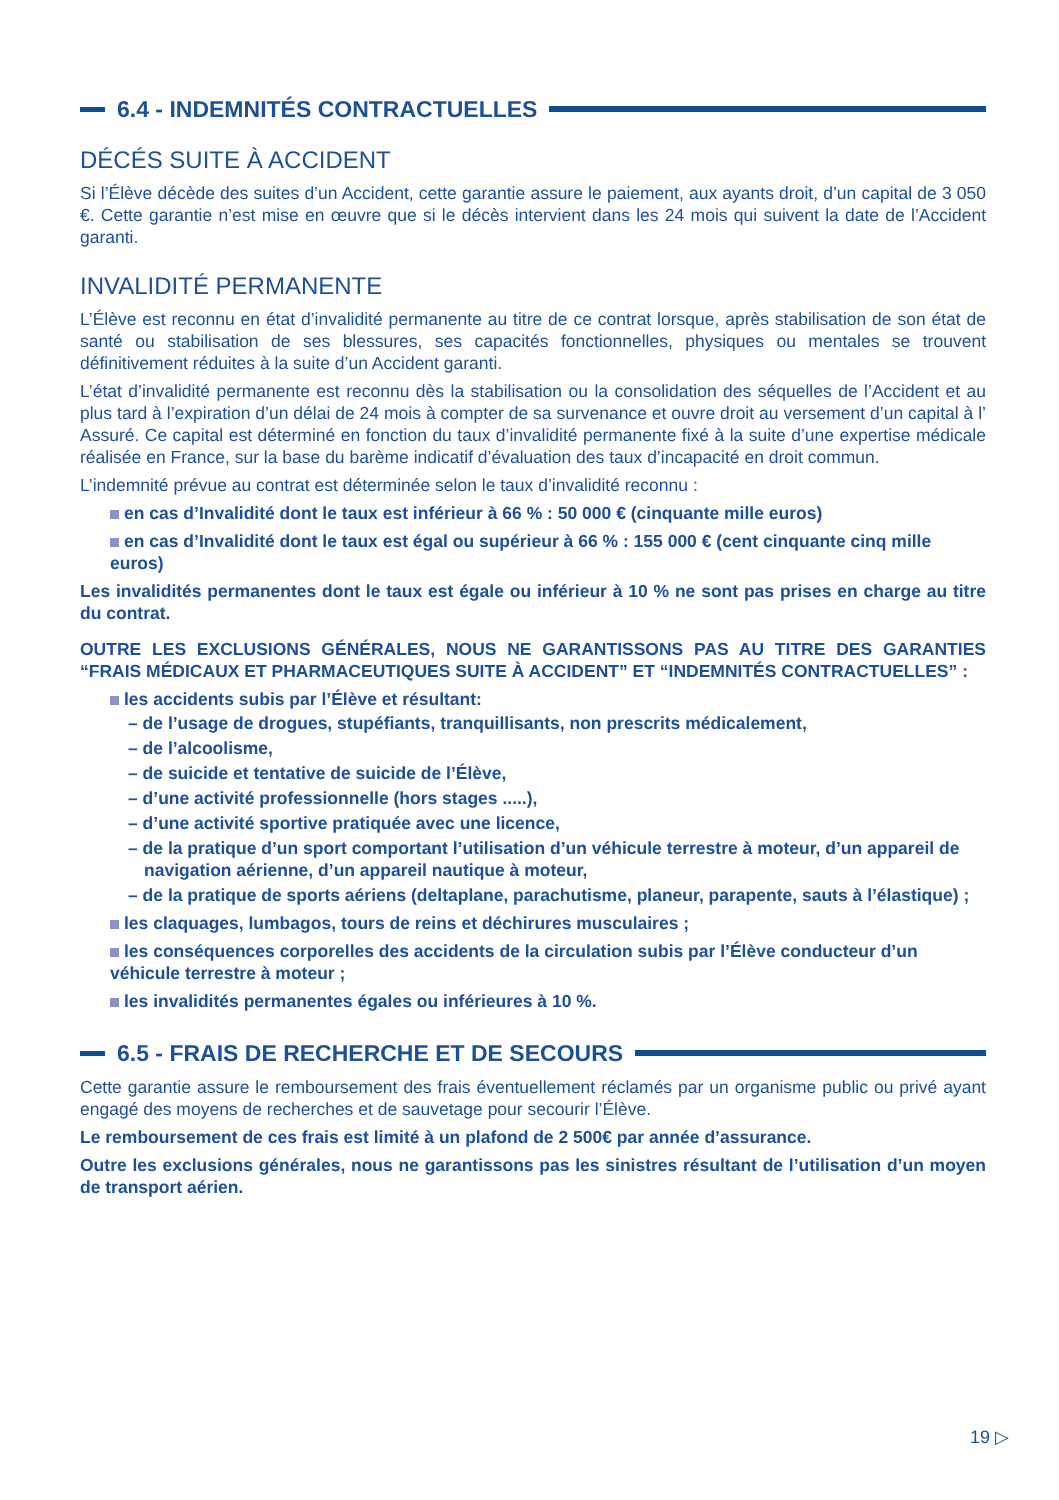6.4 - INDEMNITÉS CONTRACTUELLES
DÉCÉS SUITE À ACCIDENT
Si l’Élève décède des suites d’un Accident, cette garantie assure le paiement, aux ayants droit, d’un capital de 3 050 €. Cette garantie n’est mise en œuvre que si le décès intervient dans les 24 mois qui suivent la date de l’Accident garanti.
INVALIDITÉ PERMANENTE
L’Élève est reconnu en état d’invalidité permanente au titre de ce contrat lorsque, après stabilisation de son état de santé ou stabilisation de ses blessures, ses capacités fonctionnelles, physiques ou mentales se trouvent définitivement réduites à la suite d’un Accident garanti.
L’état d’invalidité permanente est reconnu dès la stabilisation ou la consolidation des séquelles de l’Accident et au plus tard à l’expiration d’un délai de 24 mois à compter de sa survenance et ouvre droit au versement d’un capital à l’ Assuré. Ce capital est déterminé en fonction du taux d’invalidité permanente fixé à la suite d’une expertise médicale réalisée en France, sur la base du barème indicatif d’évaluation des taux d’incapacité en droit commun.
L’indemnité prévue au contrat est déterminée selon le taux d’invalidité reconnu :
en cas d’Invalidité dont le taux est inférieur à 66 % : 50 000 € (cinquante mille euros)
en cas d’Invalidité dont le taux est égal ou supérieur à 66 % : 155 000 € (cent cinquante cinq mille euros)
Les invalidités permanentes dont le taux est égale ou inférieur à 10 % ne sont pas prises en charge au titre du contrat.
OUTRE LES EXCLUSIONS GÉNÉRALES, NOUS NE GARANTISSONS PAS AU TITRE DES GARANTIES “FRAIS MÉDICAUX ET PHARMACEUTIQUES SUITE À ACCIDENT” ET “INDEMNITÉS CONTRACTUELLES” :
les accidents subis par l’Élève et résultant:
– de l’usage de drogues, stupéfiants, tranquillisants, non prescrits médicalement,
– de l’alcoolisme,
– de suicide et tentative de suicide de l’Élève,
– d’une activité professionnelle (hors stages .....),
– d’une activité sportive pratiquée avec une licence,
– de la pratique d’un sport comportant l’utilisation d’un véhicule terrestre à moteur, d’un appareil de navigation aérienne, d’un appareil nautique à moteur,
– de la pratique de sports aériens (deltaplane, parachutisme, planeur, parapente, sauts à l’élastique) ;
les claquages, lumbagos, tours de reins et déchirures musculaires ;
les conséquences corporelles des accidents de la circulation subis par l’Élève conducteur d’un véhicule terrestre à moteur ;
les invalidités permanentes égales ou inférieures à 10 %.
6.5 - FRAIS DE RECHERCHE ET DE SECOURS
Cette garantie assure le remboursement des frais éventuellement réclamés par un organisme public ou privé ayant engagé des moyens de recherches et de sauvetage pour secourir l’Élève.
Le remboursement de ces frais est limité à un plafond de 2 500€ par année d’assurance.
Outre les exclusions générales, nous ne garantissons pas les sinistres résultant de l’utilisation d’un moyen de transport aérien.
19 ▷